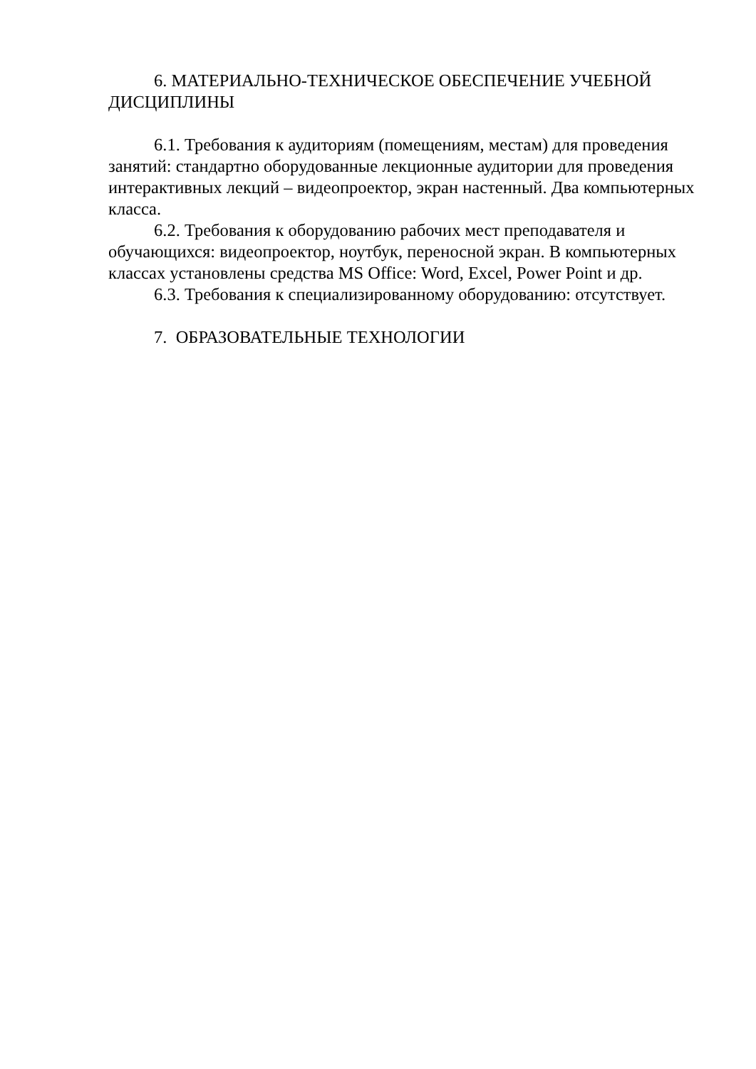6. МАТЕРИАЛЬНО-ТЕХНИЧЕСКОЕ ОБЕСПЕЧЕНИЕ УЧЕБНОЙ ДИСЦИПЛИНЫ
6.1. Требования к аудиториям (помещениям, местам) для проведения занятий: стандартно оборудованные лекционные аудитории для проведения интерактивных лекций – видеопроектор, экран настенный. Два компьютерных класса.
6.2. Требования к оборудованию рабочих мест преподавателя и обучающихся: видеопроектор, ноутбук, переносной экран. В компьютерных классах установлены средства MS Office: Word, Excel, Power Point и др.
6.3. Требования к специализированному оборудованию: отсутствует.
7. ОБРАЗОВАТЕЛЬНЫЕ ТЕХНОЛОГИИ